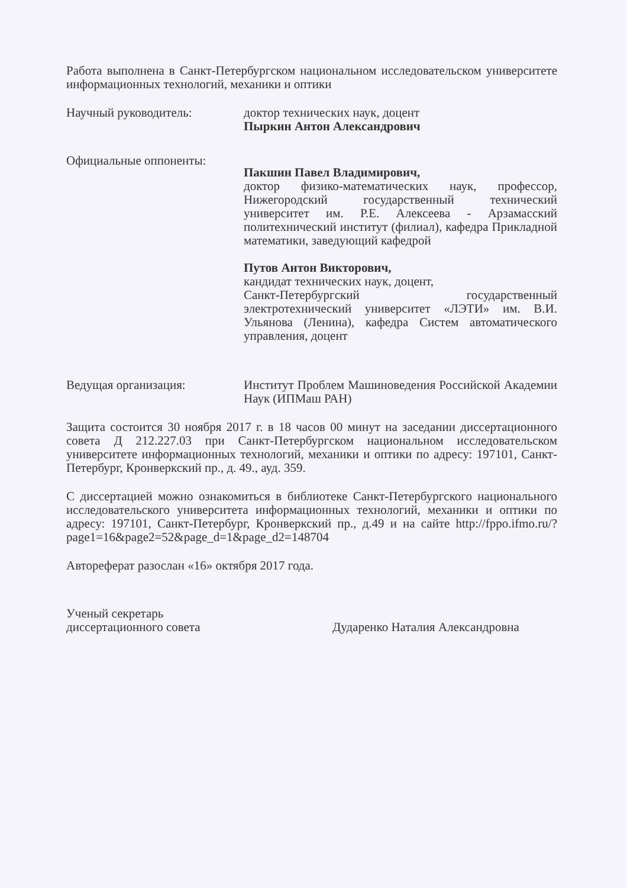Работа выполнена в Санкт-Петербургском национальном исследовательском университете информационных технологий, механики и оптики
Научный руководитель: доктор технических наук, доцент
Пыркин Антон Александрович
Официальные оппоненты:
Пакшин Павел Владимирович,
доктор физико-математических наук, профессор, Нижегородский государственный технический университет им. Р.Е. Алексеева - Арзамасский политехнический институт (филиал), кафедра Прикладной математики, заведующий кафедрой
Путов Антон Викторович,
кандидат технических наук, доцент,
Санкт-Петербургский государственный электротехнический университет «ЛЭТИ» им. В.И. Ульянова (Ленина), кафедра Систем автоматического управления, доцент
Ведущая организация: Институт Проблем Машиноведения Российской Академии Наук (ИПМаш РАН)
Защита состоится 30 ноября 2017 г. в 18 часов 00 минут на заседании диссертационного совета Д 212.227.03 при Санкт-Петербургском национальном исследовательском университете информационных технологий, механики и оптики по адресу: 197101, Санкт-Петербург, Кронверкский пр., д. 49., ауд. 359.
С диссертацией можно ознакомиться в библиотеке Санкт-Петербургского национального исследовательского университета информационных технологий, механики и оптики по адресу: 197101, Санкт-Петербург, Кронверкский пр., д.49 и на сайте http://fppo.ifmo.ru/?page1=16&page2=52&page_d=1&page_d2=148704
Автореферат разослан «16» октября 2017 года.
Ученый секретарь
диссертационного совета
Дударенко Наталия Александровна